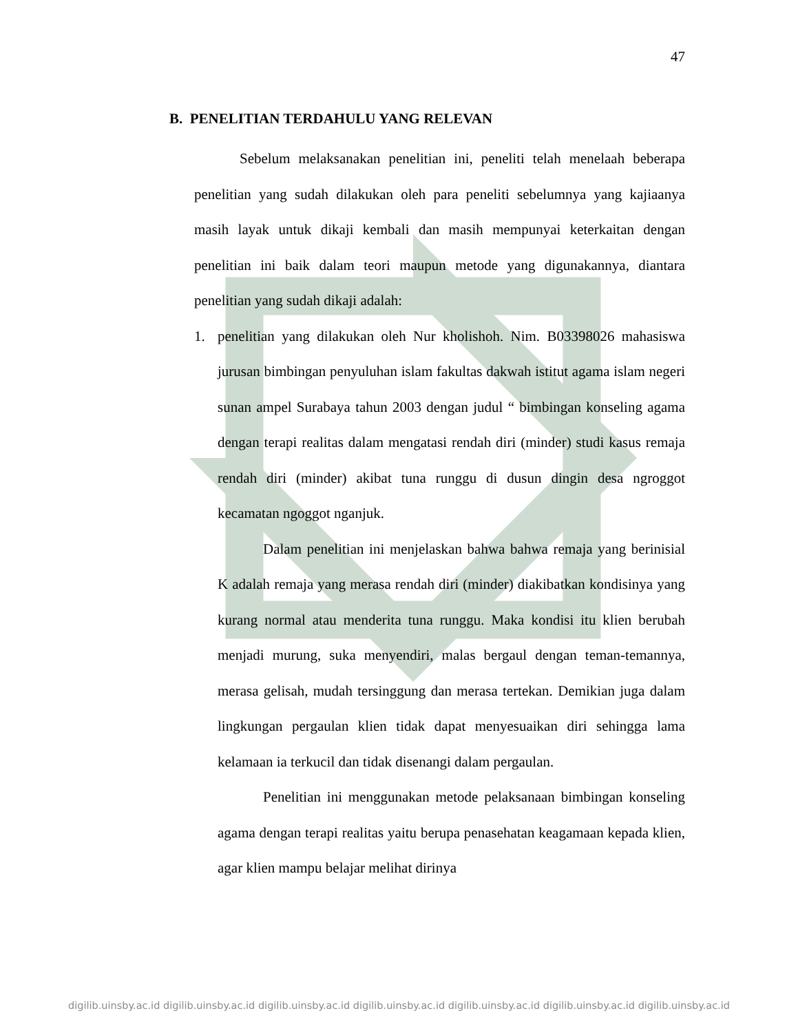47
B. PENELITIAN TERDAHULU YANG RELEVAN
Sebelum melaksanakan penelitian ini, peneliti telah menelaah beberapa penelitian yang sudah dilakukan oleh para peneliti sebelumnya yang kajiaanya masih layak untuk dikaji kembali dan masih mempunyai keterkaitan dengan penelitian ini baik dalam teori maupun metode yang digunakannya, diantara penelitian yang sudah dikaji adalah:
1. penelitian yang dilakukan oleh Nur kholishoh. Nim. B03398026 mahasiswa jurusan bimbingan penyuluhan islam fakultas dakwah istitut agama islam negeri sunan ampel Surabaya tahun 2003 dengan judul “ bimbingan konseling agama dengan terapi realitas dalam mengatasi rendah diri (minder) studi kasus remaja rendah diri (minder) akibat tuna runggu di dusun dingin desa ngroggot kecamatan ngoggot nganjuk.
Dalam penelitian ini menjelaskan bahwa bahwa remaja yang berinisial K adalah remaja yang merasa rendah diri (minder) diakibatkan kondisinya yang kurang normal atau menderita tuna runggu. Maka kondisi itu klien berubah menjadi murung, suka menyendiri, malas bergaul dengan teman-temannya, merasa gelisah, mudah tersinggung dan merasa tertekan. Demikian juga dalam lingkungan pergaulan klien tidak dapat menyesuaikan diri sehingga lama kelamaan ia terkucil dan tidak disenangi dalam pergaulan.
Penelitian ini menggunakan metode pelaksanaan bimbingan konseling agama dengan terapi realitas yaitu berupa penasehatan keagamaan kepada klien, agar klien mampu belajar melihat dirinya
digilib.uinsby.ac.id digilib.uinsby.ac.id digilib.uinsby.ac.id digilib.uinsby.ac.id digilib.uinsby.ac.id digilib.uinsby.ac.id digilib.uinsby.ac.id